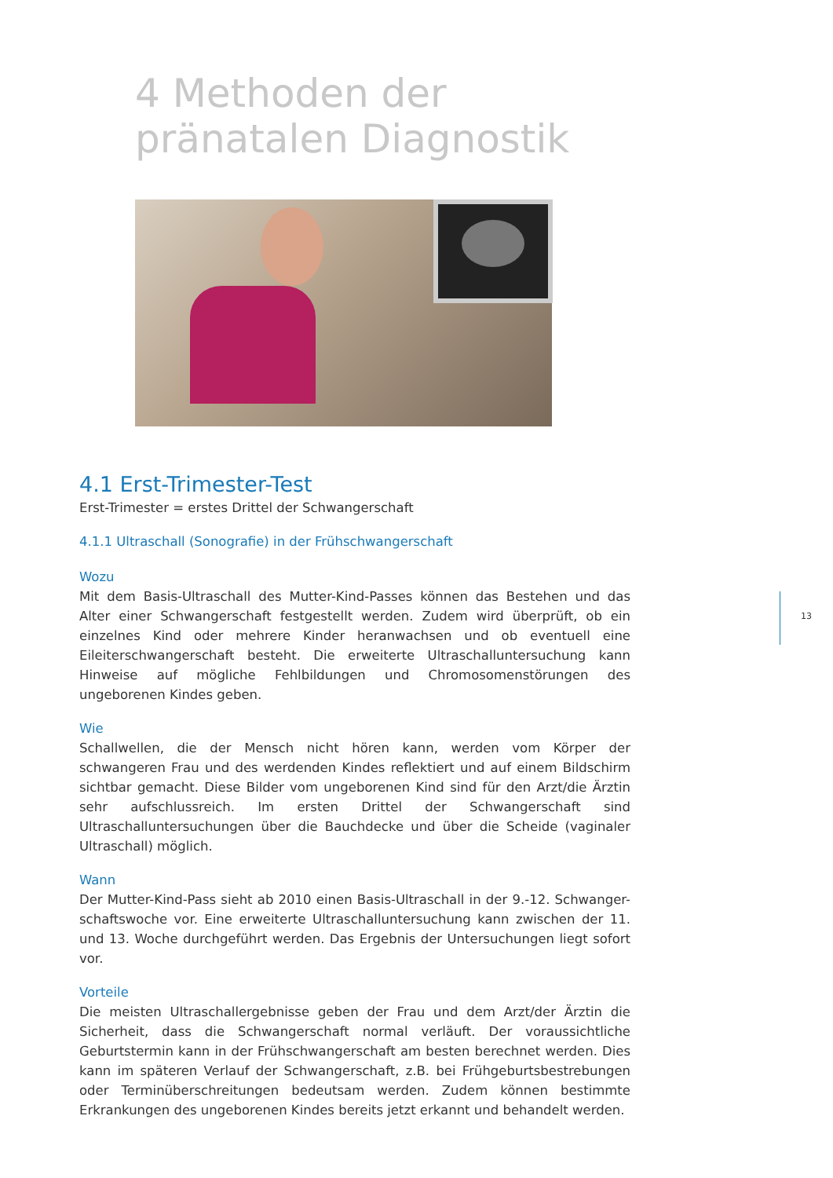4 Methoden der
pränatalen Diagnostik
4.1 Erst-Trimester-Test
Erst-Trimester = erstes Drittel der Schwangerschaft
4.1.1 Ultraschall (Sonografie) in der Frühschwangerschaft
Wozu
Mit dem Basis-Ultraschall des Mutter-Kind-Passes können das Bestehen und das Alter einer Schwangerschaft festgestellt werden. Zudem wird überprüft, ob ein einzelnes Kind oder mehrere Kinder heranwachsen und ob eventuell eine Eileiterschwangerschaft besteht. Die erweiterte Ultraschalluntersuchung kann Hinweise auf mögliche Fehlbildungen und Chromosomenstörungen des ungeborenen Kindes geben.
Wie
Schallwellen, die der Mensch nicht hören kann, werden vom Körper der schwangeren Frau und des werdenden Kindes reflektiert und auf einem Bildschirm sichtbar gemacht. Diese Bilder vom ungeborenen Kind sind für den Arzt/die Ärztin sehr aufschlussreich. Im ersten Drittel der Schwangerschaft sind Ultraschalluntersuchungen über die Bauchdecke und über die Scheide (vaginaler Ultraschall) möglich.
Wann
Der Mutter-Kind-Pass sieht ab 2010 einen Basis-Ultraschall in der 9.-12. Schwanger-schaftswoche vor. Eine erweiterte Ultraschalluntersuchung kann zwischen der 11. und 13. Woche durchgeführt werden. Das Ergebnis der Untersuchungen liegt sofort vor.
Vorteile
Die meisten Ultraschallergebnisse geben der Frau und dem Arzt/der Ärztin die Sicherheit, dass die Schwangerschaft normal verläuft. Der voraussichtliche Geburtstermin kann in der Frühschwangerschaft am besten berechnet werden. Dies kann im späteren Verlauf der Schwangerschaft, z.B. bei Frühgeburtsbestrebungen oder Terminüberschreitungen bedeutsam werden. Zudem können bestimmte Erkrankungen des ungeborenen Kindes bereits jetzt erkannt und behandelt werden.
13